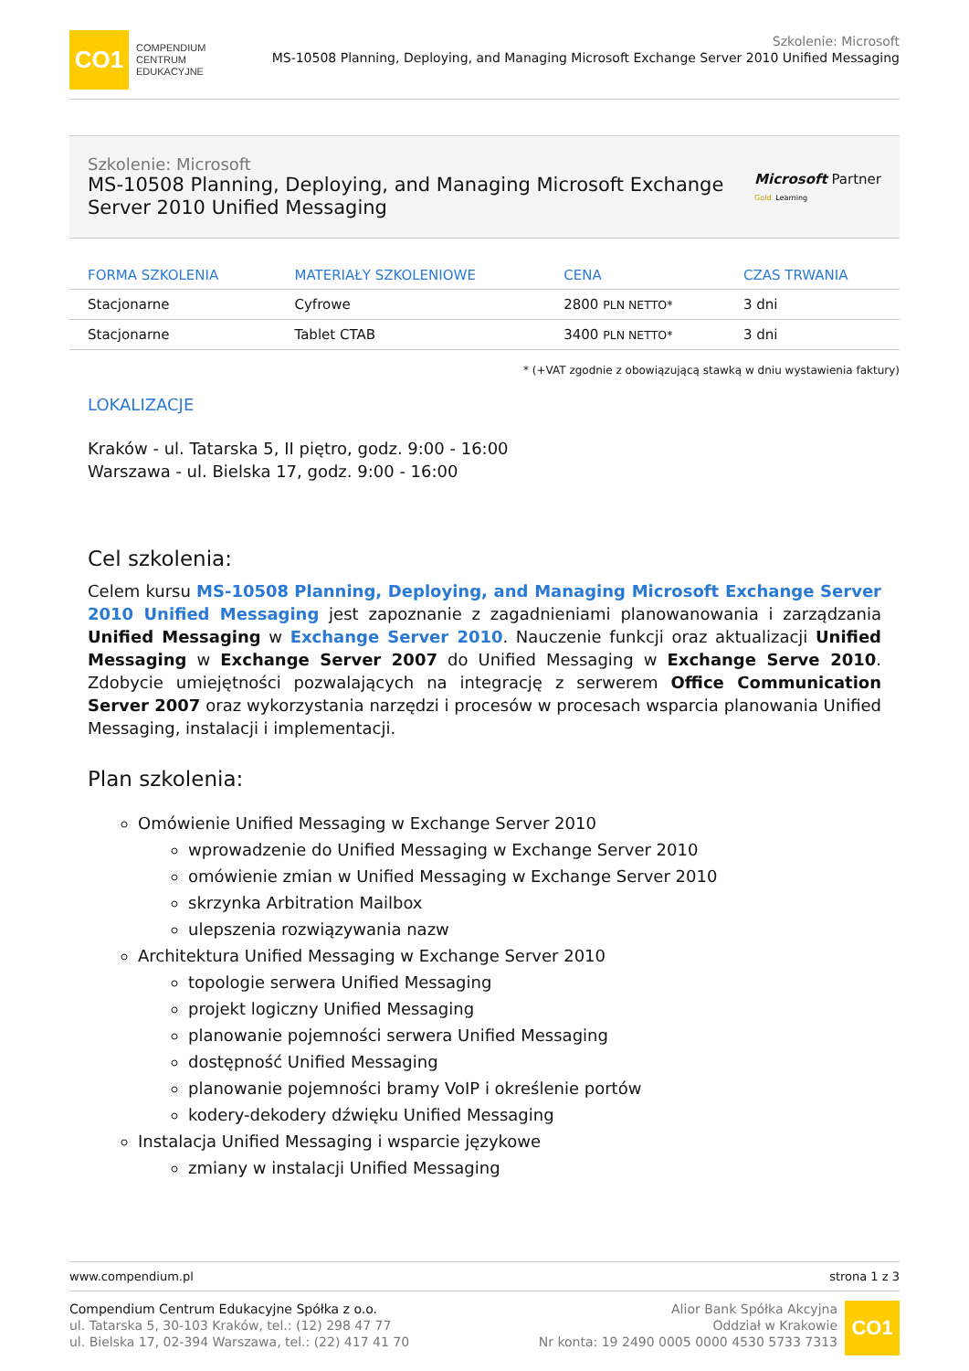CO1
COMPENDIUM
CENTRUM
EDUKACYJNE
Szkolenie: Microsoft
MS-10508 Planning, Deploying, and Managing Microsoft Exchange Server 2010 Unified Messaging
Szkolenie: Microsoft
MS-10508 Planning, Deploying, and Managing Microsoft Exchange Server 2010 Unified Messaging
Microsoft Partner
Gold Learning
| FORMA SZKOLENIA | MATERIAŁY SZKOLENIOWE | CENA | CZAS TRWANIA |
| --- | --- | --- | --- |
| Stacjonarne | Cyfrowe | 2800 PLN NETTO* | 3 dni |
| Stacjonarne | Tablet CTAB | 3400 PLN NETTO* | 3 dni |
* (+VAT zgodnie z obowiązującą stawką w dniu wystawienia faktury)
LOKALIZACJE
Kraków - ul. Tatarska 5, II piętro, godz. 9:00 - 16:00
Warszawa - ul. Bielska 17, godz. 9:00 - 16:00
Cel szkolenia:
Celem kursu MS-10508 Planning, Deploying, and Managing Microsoft Exchange Server 2010 Unified Messaging jest zapoznanie z zagadnieniami planowanowania i zarządzania Unified Messaging w Exchange Server 2010. Nauczenie funkcji oraz aktualizacji Unified Messaging w Exchange Server 2007 do Unified Messaging w Exchange Serve 2010. Zdobycie umiejętności pozwalających na integrację z serwerem Office Communication Server 2007 oraz wykorzystania narzędzi i procesów w procesach wsparcia planowania Unified Messaging, instalacji i implementacji.
Plan szkolenia:
Omówienie Unified Messaging w Exchange Server 2010
wprowadzenie do Unified Messaging w Exchange Server 2010
omówienie zmian w Unified Messaging w Exchange Server 2010
skrzynka Arbitration Mailbox
ulepszenia rozwiązywania nazw
Architektura Unified Messaging w Exchange Server 2010
topologie serwera Unified Messaging
projekt logiczny Unified Messaging
planowanie pojemności serwera Unified Messaging
dostępność Unified Messaging
planowanie pojemności bramy VoIP i określenie portów
kodery-dekodery dźwięku Unified Messaging
Instalacja Unified Messaging i wsparcie językowe
zmiany w instalacji Unified Messaging
www.compendium.pl strona 1 z 3
Compendium Centrum Edukacyjne Spółka z o.o.
ul. Tatarska 5, 30-103 Kraków, tel.: (12) 298 47 77
ul. Bielska 17, 02-394 Warszawa, tel.: (22) 417 41 70
Alior Bank Spółka Akcyjna
Oddział w Krakowie
Nr konta: 19 2490 0005 0000 4530 5733 7313
CO1